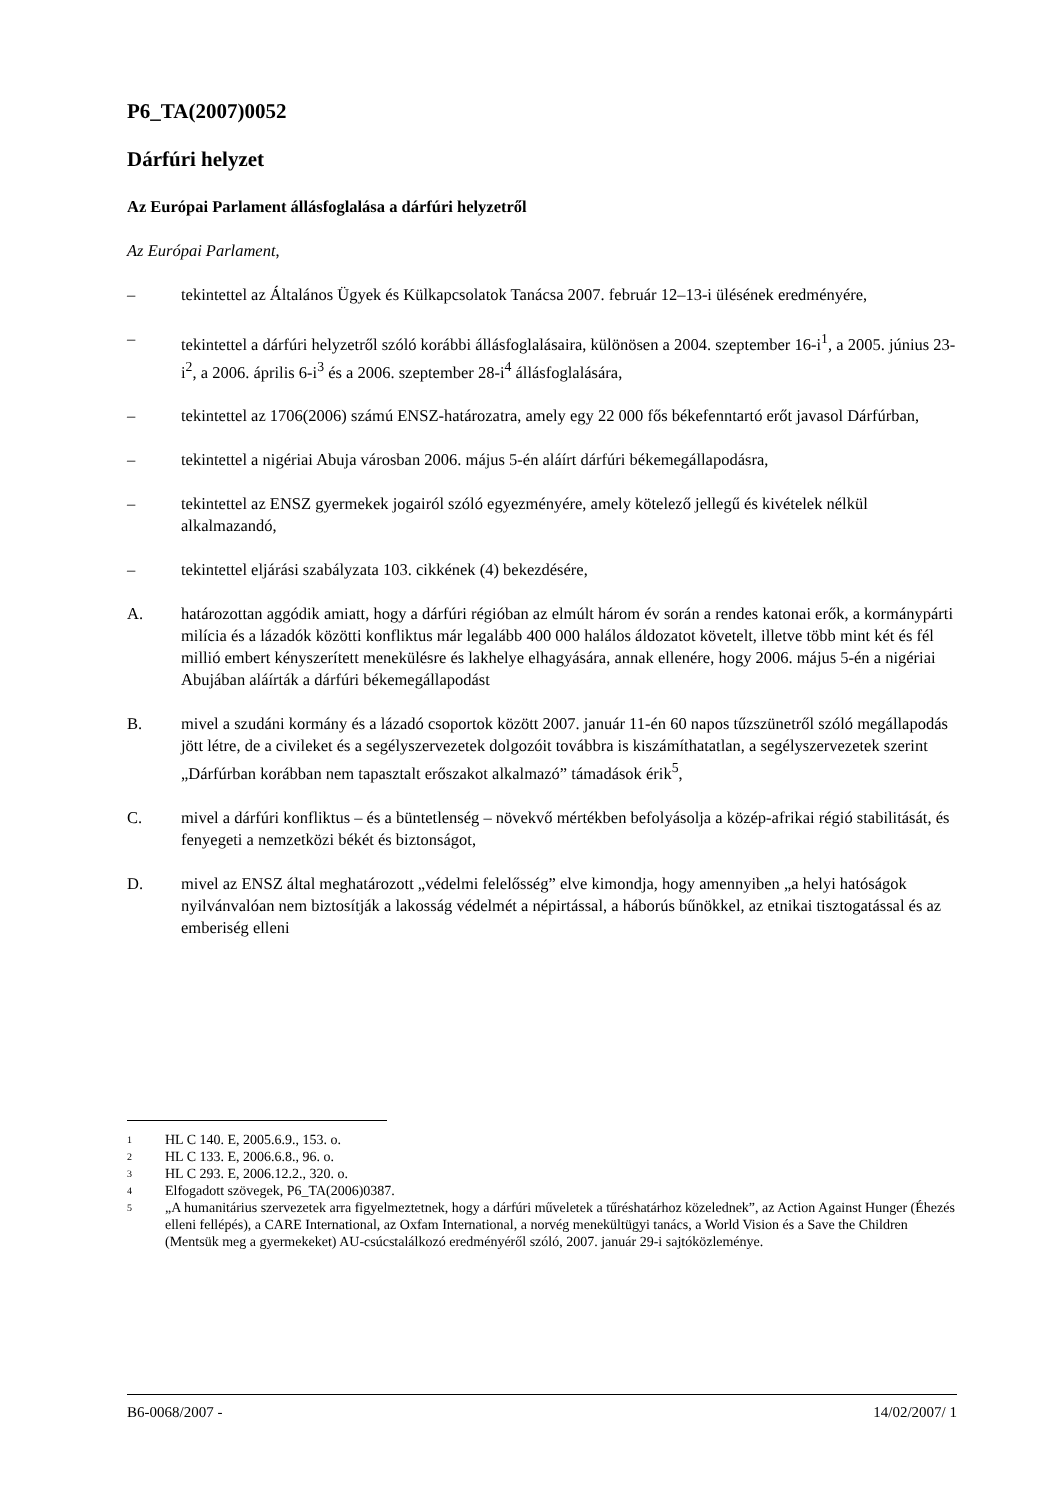P6_TA(2007)0052
Dárfúri helyzet
Az Európai Parlament állásfoglalása a dárfúri helyzetről
Az Európai Parlament,
– tekintettel az Általános Ügyek és Külkapcsolatok Tanácsa 2007. február 12–13-i ülésének eredményére,
– tekintettel a dárfúri helyzetről szóló korábbi állásfoglalásaira, különösen a 2004. szeptember 16-i<sup>1</sup>, a 2005. június 23-i<sup>2</sup>, a 2006. április 6-i<sup>3</sup> és a 2006. szeptember 28-i<sup>4</sup> állásfoglalására,
– tekintettel az 1706(2006) számú ENSZ-határozatra, amely egy 22 000 fős békefenntartó erőt javasol Dárfúrban,
– tekintettel a nigériai Abuja városban 2006. május 5-én aláírt dárfúri békemegállapodásra,
– tekintettel az ENSZ gyermekek jogairól szóló egyezményére, amely kötelező jellegű és kivételek nélkül alkalmazandó,
– tekintettel eljárási szabályzata 103. cikkének (4) bekezdésére,
A. határozottan aggódik amiatt, hogy a dárfúri régióban az elmúlt három év során a rendes katonai erők, a kormánypárti milícia és a lázadók közötti konfliktus már legalább 400 000 halálos áldozatot követelt, illetve több mint két és fél millió embert kényszerített menekülésre és lakhelye elhagyására, annak ellenére, hogy 2006. május 5-én a nigériai Abujában aláírták a dárfúri békemegállapodást
B. mivel a szudáni kormány és a lázadó csoportok között 2007. január 11-én 60 napos tűzszünetről szóló megállapodás jött létre, de a civileket és a segélyszervezetek dolgozóit továbbra is kiszámíthatatlan, a segélyszervezetek szerint „Dárfúrban korábban nem tapasztalt erőszakot alkalmazó” támadások érik<sup>5</sup>,
C. mivel a dárfúri konfliktus – és a büntetlenség – növekvő mértékben befolyásolja a közép-afrikai régió stabilitását, és fenyegeti a nemzetközi békét és biztonságot,
D. mivel az ENSZ által meghatározott „védelmi felelősség” elve kimondja, hogy amennyiben „a helyi hatóságok nyilvánvalóan nem biztosítják a lakosság védelmét a népirtással, a háborús bűnökkel, az etnikai tisztogatással és az emberiség elleni
1 HL C 140. E, 2005.6.9., 153. o.
2 HL C 133. E, 2006.6.8., 96. o.
3 HL C 293. E, 2006.12.2., 320. o.
4 Elfogadott szövegek, P6_TA(2006)0387.
5 „A humanitárius szervezetek arra figyelmeztetnek, hogy a dárfúri műveletek a tűréshatárhoz közelednek”, az Action Against Hunger (Éhezés elleni fellépés), a CARE International, az Oxfam International, a norvég menekültügyi tanács, a World Vision és a Save the Children (Mentsük meg a gyermekeket) AU-csúcstalálkozó eredményéről szóló, 2007. január 29-i sajtóközleménye.
B6-0068/2007 - 14/02/2007/ 1